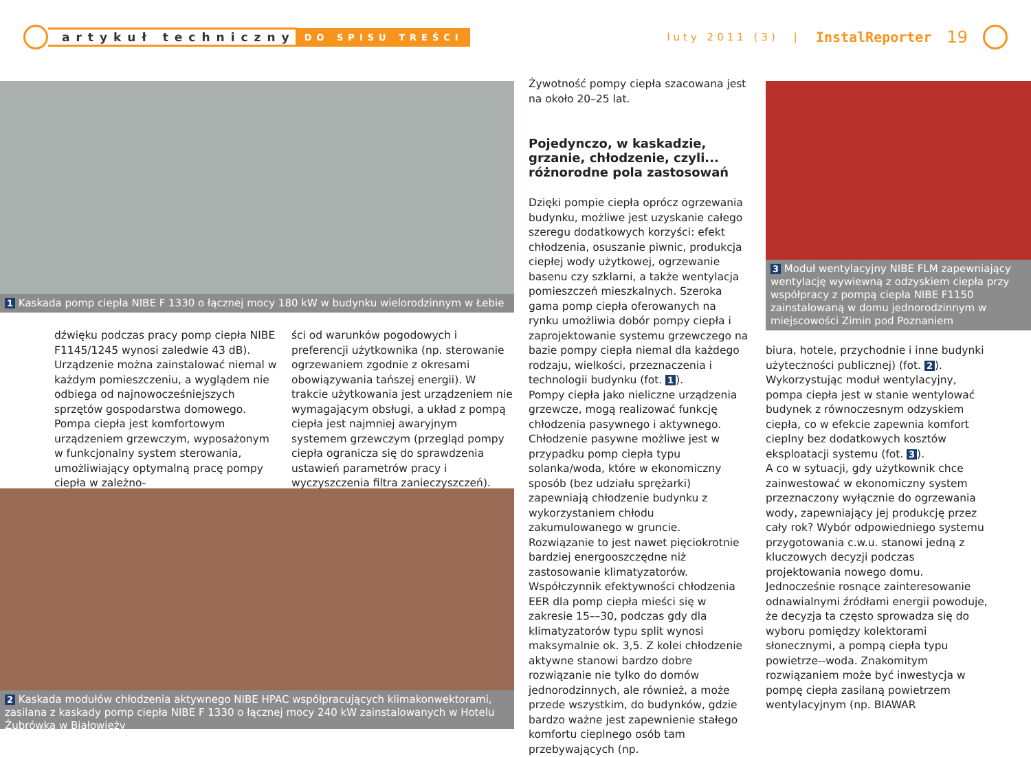artykuł techniczny
DO SPISU TREŚCI
luty 2011 (3) | InstalReporter 19
1 Kaskada pomp ciepła NIBE F 1330 o łącznej mocy 180 kW w budynku wielorodzinnym w Łebie
dźwięku podczas pracy pomp ciepła NIBE F1145/1245 wynosi zaledwie 43 dB). Urządzenie można zainstalować niemal w każdym pomieszczeniu, a wyglądem nie odbiega od najnowocześniejszych sprzętów gospodarstwa domowego.
Pompa ciepła jest komfortowym urządzeniem grzewczym, wyposażonym w funkcjonalny system sterowania, umożliwiający optymalną pracę pompy ciepła w zależno-
ści od warunków pogodowych i preferencji użytkownika (np. sterowanie ogrzewaniem zgodnie z okresami obowiązywania tańszej energii). W trakcie użytkowania jest urządzeniem nie wymagającym obsługi, a układ z pompą ciepła jest najmniej awaryjnym systemem grzewczym (przegląd pompy ciepła ogranicza się do sprawdzenia ustawień parametrów pracy i wyczyszczenia filtra zanieczyszczeń).
2 Kaskada modułów chłodzenia aktywnego NIBE HPAC współpracujących klimakonwektorami, zasilana z kaskady pomp ciepła NIBE F 1330 o łącznej mocy 240 kW zainstalowanych w Hotelu Żubrówka w Białowieży
Żywotność pompy ciepła szacowana jest na około 20–25 lat.
Pojedynczo, w kaskadzie, grzanie, chłodzenie, czyli... różnorodne pola zastosowań
Dzięki pompie ciepła oprócz ogrzewania budynku, możliwe jest uzyskanie całego szeregu dodatkowych korzyści: efekt chłodzenia, osuszanie piwnic, produkcja ciepłej wody użytkowej, ogrzewanie basenu czy szklarni, a także wentylacja pomieszczeń mieszkalnych. Szeroka gama pomp ciepła oferowanych na rynku umożliwia dobór pompy ciepła i zaprojektowanie systemu grzewczego na bazie pompy ciepła niemal dla każdego rodzaju, wielkości, przeznaczenia i technologii budynku (fot. 1).
Pompy ciepła jako nieliczne urządzenia grzewcze, mogą realizować funkcję chłodzenia pasywnego i aktywnego. Chłodzenie pasywne możliwe jest w przypadku pomp ciepła typu solanka/woda, które w ekonomiczny sposób (bez udziału sprężarki) zapewniają chłodzenie budynku z wykorzystaniem chłodu zakumulowanego w gruncie. Rozwiązanie to jest nawet pięciokrotnie bardziej energooszczędne niż zastosowanie klimatyzatorów. Współczynnik efektywności chłodzenia EER dla pomp ciepła mieści się w zakresie 15––30, podczas gdy dla klimatyzatorów typu split wynosi maksymalnie ok. 3,5. Z kolei chłodzenie aktywne stanowi bardzo dobre rozwiązanie nie tylko do domów jednorodzinnych, ale również, a może przede wszystkim, do budynków, gdzie bardzo ważne jest zapewnienie stałego komfortu cieplnego osób tam przebywających (np.
3 Moduł wentylacyjny NIBE FLM zapewniający wentylację wywiewną z odzyskiem ciepła przy współpracy z pompą ciepła NIBE F1150 zainstalowaną w domu jednorodzinnym w miejscowości Zimin pod Poznaniem
biura, hotele, przychodnie i inne budynki użyteczności publicznej) (fot. 2).
Wykorzystując moduł wentylacyjny, pompa ciepła jest w stanie wentylować budynek z równoczesnym odzyskiem ciepła, co w efekcie zapewnia komfort cieplny bez dodatkowych kosztów eksploatacji systemu (fot. 3).
A co w sytuacji, gdy użytkownik chce zainwestować w ekonomiczny system przeznaczony wyłącznie do ogrzewania wody, zapewniający jej produkcję przez cały rok? Wybór odpowiedniego systemu przygotowania c.w.u. stanowi jedną z kluczowych decyzji podczas projektowania nowego domu. Jednocześnie rosnące zainteresowanie odnawialnymi źródłami energii powoduje, że decyzja ta często sprowadza się do wyboru pomiędzy kolektorami słonecznymi, a pompą ciepła typu powietrze--woda. Znakomitym rozwiązaniem może być inwestycja w pompę ciepła zasilaną powietrzem wentylacyjnym (np. BIAWAR